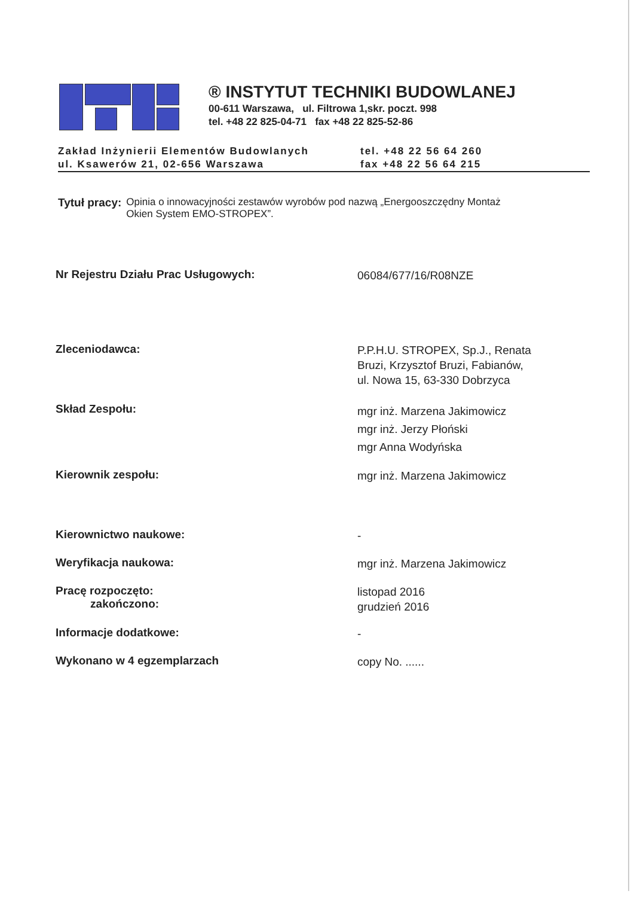® INSTYTUT TECHNIKI BUDOWLANEJ
00-611 Warszawa, ul. Filtrowa 1,skr. poczt. 998
tel. +48 22 825-04-71 fax +48 22 825-52-86
Zakład Inżynierii Elementów Budowlanych
ul. Ksawerów 21, 02-656 Warszawa
tel. +48 22 56 64 260
fax +48 22 56 64 215
Tytuł pracy: Opinia o innowacyjności zestawów wyrobów pod nazwą „Energooszczędny Montaż
Okien System EMO-STROPEX”.
Nr Rejestru Działu Prac Usługowych:
06084/677/16/R08NZE
Zleceniodawca:
P.P.H.U. STROPEX, Sp.J., Renata
Bruzi, Krzysztof Bruzi, Fabianów,
ul. Nowa 15, 63-330 Dobrzyca
Skład Zespołu:
mgr inż. Marzena Jakimowicz
mgr inż. Jerzy Płoński
mgr Anna Wodyńska
Kierownik zespołu:
mgr inż. Marzena Jakimowicz
Kierownictwo naukowe:
-
Weryfikacja naukowa:
mgr inż. Marzena Jakimowicz
Pracę rozpoczęto:
zakończono:
listopad 2016
grudzień 2016
Informacje dodatkowe:
-
Wykonano w 4 egzemplarzach
copy No. ......